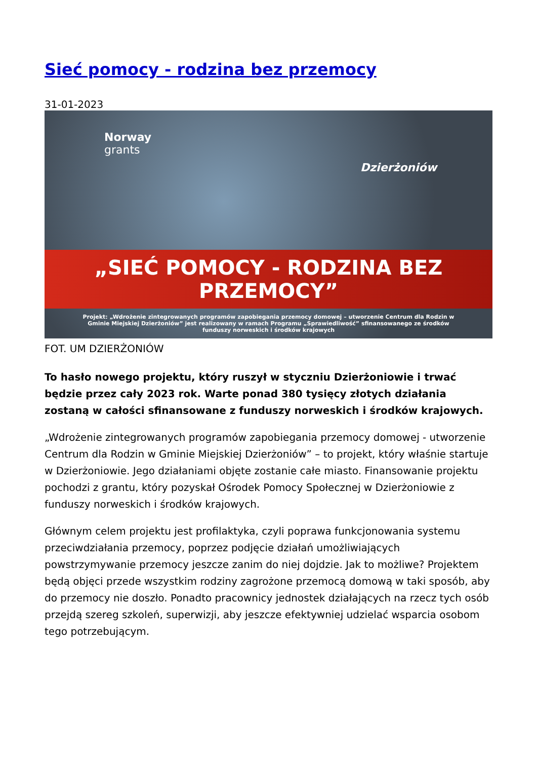Sieć pomocy - rodzina bez przemocy
31-01-2023
Norway
grants
Dzierżoniów
„SIEĆ POMOCY - RODZINA BEZ PRZEMOCY”
Projekt: „Wdrożenie zintegrowanych programów zapobiegania przemocy domowej – utworzenie Centrum dla Rodzin w Gminie Miejskiej Dzierżoniów” jest realizowany w ramach Programu „Sprawiedliwość” sfinansowanego ze środków funduszy norweskich i środków krajowych
FOT. UM DZIERŻONIÓW
To hasło nowego projektu, który ruszył w styczniu Dzierżoniowie i trwać będzie przez cały 2023 rok. Warte ponad 380 tysięcy złotych działania zostaną w całości sfinansowane z funduszy norweskich i środków krajowych.
„Wdrożenie zintegrowanych programów zapobiegania przemocy domowej - utworzenie Centrum dla Rodzin w Gminie Miejskiej Dzierżoniów” – to projekt, który właśnie startuje w Dzierżoniowie. Jego działaniami objęte zostanie całe miasto. Finansowanie projektu pochodzi z grantu, który pozyskał Ośrodek Pomocy Społecznej w Dzierżoniowie z funduszy norweskich i środków krajowych.
Głównym celem projektu jest profilaktyka, czyli poprawa funkcjonowania systemu przeciwdziałania przemocy, poprzez podjęcie działań umożliwiających powstrzymywanie przemocy jeszcze zanim do niej dojdzie. Jak to możliwe? Projektem będą objęci przede wszystkim rodziny zagrożone przemocą domową w taki sposób, aby do przemocy nie doszło. Ponadto pracownicy jednostek działających na rzecz tych osób przejdą szereg szkoleń, superwizji, aby jeszcze efektywniej udzielać wsparcia osobom tego potrzebującym.